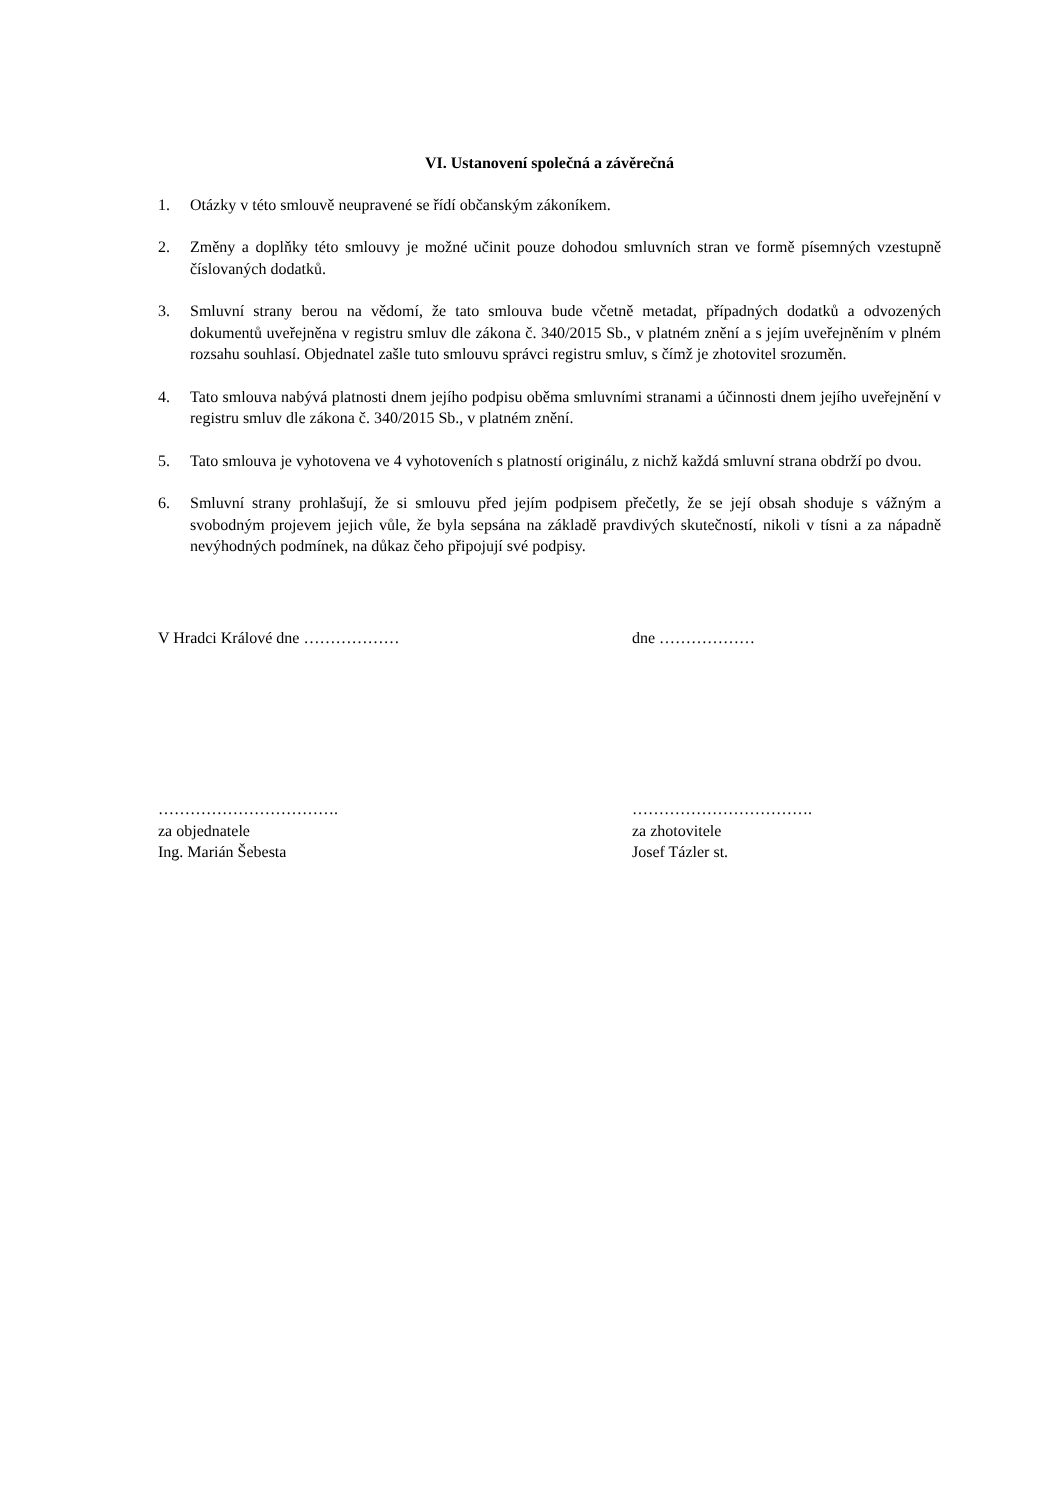VI. Ustanovení společná a závěrečná
1. Otázky v této smlouvě neupravené se řídí občanským zákoníkem.
2. Změny a doplňky této smlouvy je možné učinit pouze dohodou smluvních stran ve formě písemných vzestupně číslovaných dodatků.
3. Smluvní strany berou na vědomí, že tato smlouva bude včetně metadat, případných dodatků a odvozených dokumentů uveřejněna v registru smluv dle zákona č. 340/2015 Sb., v platném znění a s jejím uveřejněním v plném rozsahu souhlasí. Objednatel zašle tuto smlouvu správci registru smluv, s čímž je zhotovitel srozuměn.
4. Tato smlouva nabývá platnosti dnem jejího podpisu oběma smluvními stranami a účinnosti dnem jejího uveřejnění v registru smluv dle zákona č. 340/2015 Sb., v platném znění.
5. Tato smlouva je vyhotovena ve 4 vyhotoveních s platností originálu, z nichž každá smluvní strana obdrží po dvou.
6. Smluvní strany prohlašují, že si smlouvu před jejím podpisem přečetly, že se její obsah shoduje s vážným a svobodným projevem jejich vůle, že byla sepsána na základě pravdivých skutečností, nikoli v tísni a za nápadně nevýhodných podmínek, na důkaz čeho připojují své podpisy.
V Hradci Králové dne ……………… dne ………………
…………………………….
za objednatele
Ing. Marián Šebesta
…………………………….
za zhotovitele
Josef Tázler st.